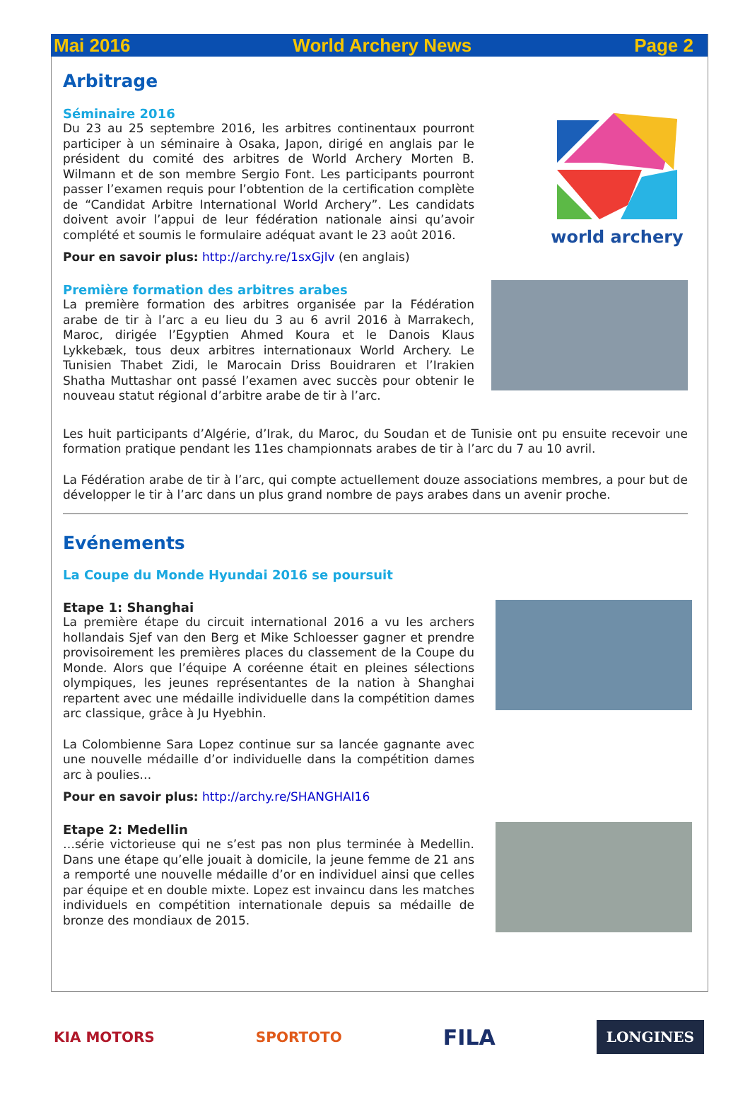Mai 2016 World Archery News Page 2
Arbitrage
Séminaire 2016
Du 23 au 25 septembre 2016, les arbitres continentaux pourront participer à un séminaire à Osaka, Japon, dirigé en anglais par le président du comité des arbitres de World Archery Morten B. Wilmann et de son membre Sergio Font. Les participants pourront passer l’examen requis pour l’obtention de la certification complète de “Candidat Arbitre International World Archery”. Les candidats doivent avoir l’appui de leur fédération nationale ainsi qu’avoir complété et soumis le formulaire adéquat avant le 23 août 2016.
Pour en savoir plus: http://archy.re/1sxGjlv (en anglais)
world archery
Première formation des arbitres arabes
La première formation des arbitres organisée par la Fédération arabe de tir à l’arc a eu lieu du 3 au 6 avril 2016 à Marrakech, Maroc, dirigée l’Egyptien Ahmed Koura et le Danois Klaus Lykkebæk, tous deux arbitres internationaux World Archery. Le Tunisien Thabet Zidi, le Marocain Driss Bouidraren et l’Irakien Shatha Muttashar ont passé l’examen avec succès pour obtenir le nouveau statut régional d’arbitre arabe de tir à l’arc.
Les huit participants d’Algérie, d’Irak, du Maroc, du Soudan et de Tunisie ont pu ensuite recevoir une formation pratique pendant les 11es championnats arabes de tir à l’arc du 7 au 10 avril.
La Fédération arabe de tir à l’arc, qui compte actuellement douze associations membres, a pour but de développer le tir à l’arc dans un plus grand nombre de pays arabes dans un avenir proche.
Evénements
La Coupe du Monde Hyundai 2016 se poursuit
Etape 1: Shanghai
La première étape du circuit international 2016 a vu les archers hollandais Sjef van den Berg et Mike Schloesser gagner et prendre provisoirement les premières places du classement de la Coupe du Monde. Alors que l’équipe A coréenne était en pleines sélections olympiques, les jeunes représentantes de la nation à Shanghai repartent avec une médaille individuelle dans la compétition dames arc classique, grâce à Ju Hyebhin.
La Colombienne Sara Lopez continue sur sa lancée gagnante avec une nouvelle médaille d’or individuelle dans la compétition dames arc à poulies…
Pour en savoir plus: http://archy.re/SHANGHAI16
Etape 2: Medellin
…série victorieuse qui ne s’est pas non plus terminée à Medellin. Dans une étape qu’elle jouait à domicile, la jeune femme de 21 ans a remporté une nouvelle médaille d’or en individuel ainsi que celles par équipe et en double mixte. Lopez est invaincu dans les matches individuels en compétition internationale depuis sa médaille de bronze des mondiaux de 2015.
KIA MOTORS SPORTOTO FILA LONGINES